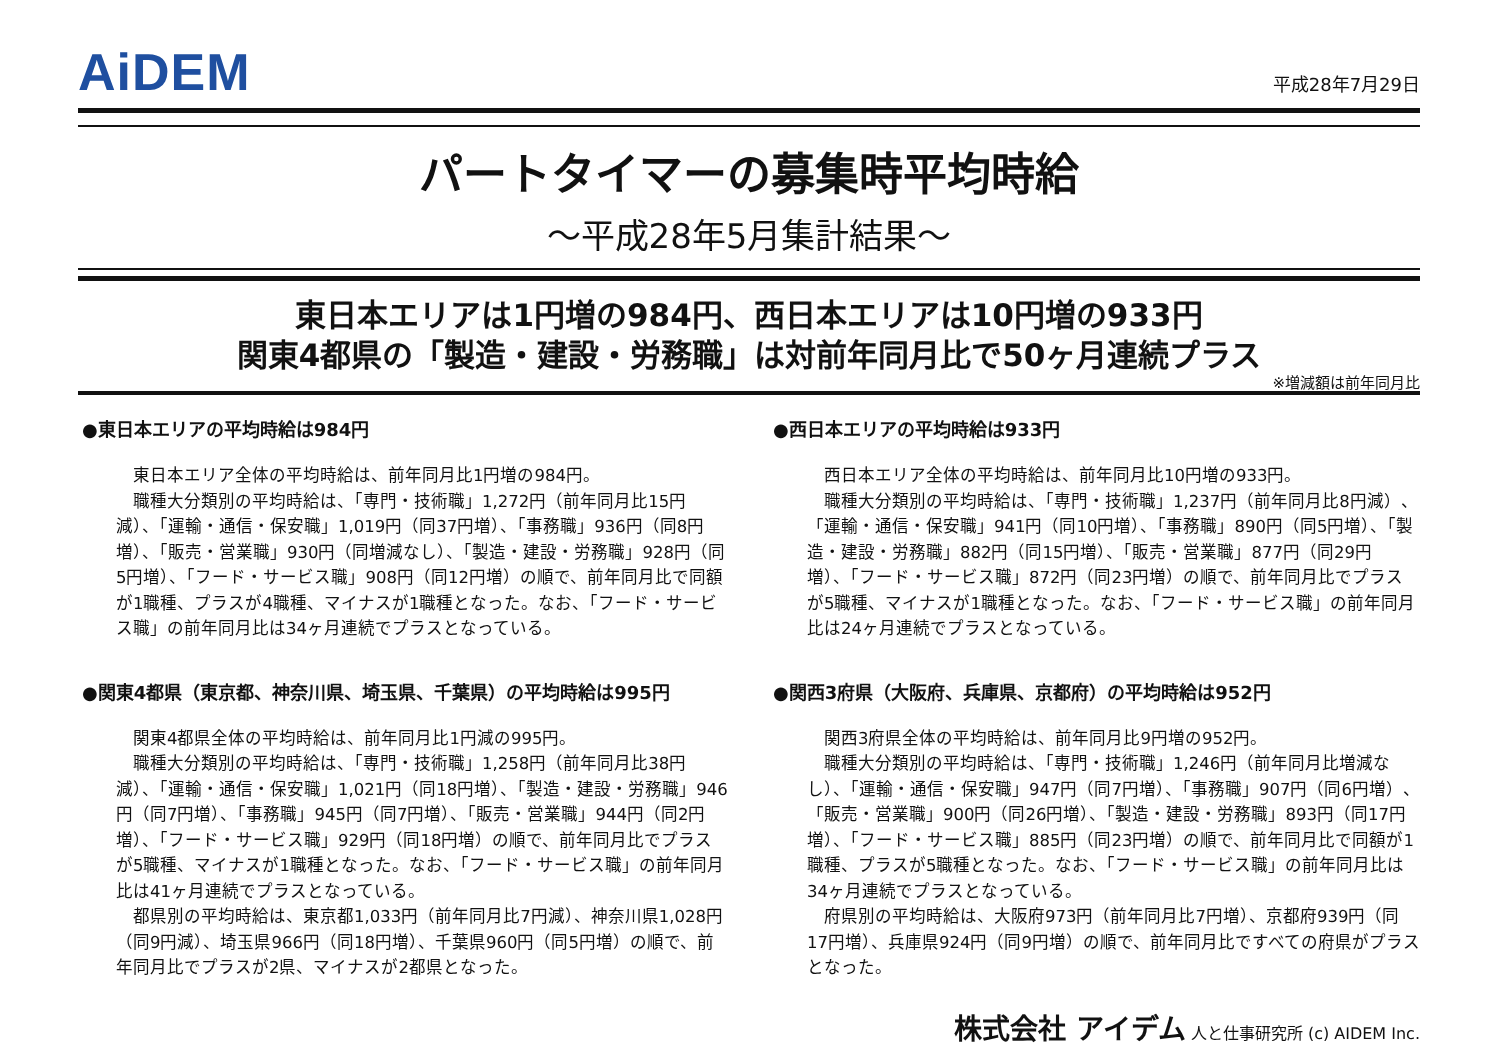AiDEM
平成28年7月29日
パートタイマーの募集時平均時給
～平成28年5月集計結果～
東日本エリアは1円増の984円、西日本エリアは10円増の933円
関東4都県の「製造・建設・労務職」は対前年同月比で50ヶ月連続プラス
※増減額は前年同月比
●東日本エリアの平均時給は984円
　東日本エリア全体の平均時給は、前年同月比1円増の984円。
　職種大分類別の平均時給は、「専門・技術職」1,272円（前年同月比15円減）、「運輸・通信・保安職」1,019円（同37円増）、「事務職」936円（同8円増）、「販売・営業職」930円（同増減なし）、「製造・建設・労務職」928円（同5円増）、「フード・サービス職」908円（同12円増）の順で、前年同月比で同額が1職種、プラスが4職種、マイナスが1職種となった。なお、「フード・サービス職」の前年同月比は34ヶ月連続でプラスとなっている。
●関東4都県（東京都、神奈川県、埼玉県、千葉県）の平均時給は995円
　関東4都県全体の平均時給は、前年同月比1円減の995円。
　職種大分類別の平均時給は、「専門・技術職」1,258円（前年同月比38円減）、「運輸・通信・保安職」1,021円（同18円増）、「製造・建設・労務職」946円（同7円増）、「事務職」945円（同7円増）、「販売・営業職」944円（同2円増）、「フード・サービス職」929円（同18円増）の順で、前年同月比でプラスが5職種、マイナスが1職種となった。なお、「フード・サービス職」の前年同月比は41ヶ月連続でプラスとなっている。
　都県別の平均時給は、東京都1,033円（前年同月比7円減）、神奈川県1,028円（同9円減）、埼玉県966円（同18円増）、千葉県960円（同5円増）の順で、前年同月比でプラスが2県、マイナスが2都県となった。
●西日本エリアの平均時給は933円
　西日本エリア全体の平均時給は、前年同月比10円増の933円。
　職種大分類別の平均時給は、「専門・技術職」1,237円（前年同月比8円減）、「運輸・通信・保安職」941円（同10円増）、「事務職」890円（同5円増）、「製造・建設・労務職」882円（同15円増）、「販売・営業職」877円（同29円増）、「フード・サービス職」872円（同23円増）の順で、前年同月比でプラスが5職種、マイナスが1職種となった。なお、「フード・サービス職」の前年同月比は24ヶ月連続でプラスとなっている。
●関西3府県（大阪府、兵庫県、京都府）の平均時給は952円
　関西3府県全体の平均時給は、前年同月比9円増の952円。
　職種大分類別の平均時給は、「専門・技術職」1,246円（前年同月比増減なし）、「運輸・通信・保安職」947円（同7円増）、「事務職」907円（同6円増）、「販売・営業職」900円（同26円増）、「製造・建設・労務職」893円（同17円増）、「フード・サービス職」885円（同23円増）の順で、前年同月比で同額が1職種、プラスが5職種となった。なお、「フード・サービス職」の前年同月比は34ヶ月連続でプラスとなっている。
　府県別の平均時給は、大阪府973円（前年同月比7円増）、京都府939円（同17円増）、兵庫県924円（同9円増）の順で、前年同月比ですべての府県がプラスとなった。
株式会社 アイデム 人と仕事研究所 (c) AIDEM Inc.